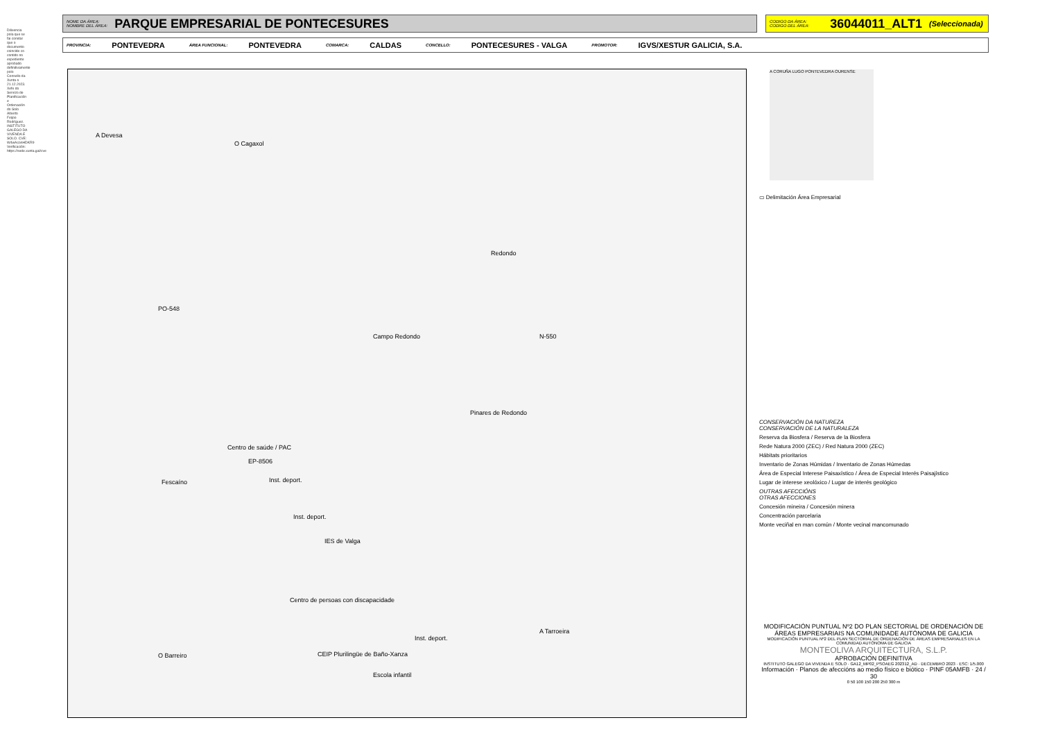Dilixencia pola que se fai constar que o documento coincide co contido no expediente aprobado definitivamente polo Consello da Xunta o 21.12.2023. Xefe do Servizo de Planificación e Ordenación do Solo Alberto Feijoo Rodríguez. INSTITUTO GALEGO DA VIVENDA E SOLO. CVE: W4wAconHDKR9 Verificación: https://sede.xunta.gal/cve
NOME DA ÁREA:
NOMBRE DEL ÁREA: PARQUE EMPRESARIAL DE PONTECESURES
CODIGO DA ÁREA:
CODIGO DEL ÁREA: 36044011_ALT1 (Seleccionada)
PROVINCIA: PONTEVEDRA ÁREA FUNCIONAL: PONTEVEDRA COMARCA: CALDAS CONCELLO: PONTECESURES - VALGA PROMOTOR: IGVS/XESTUR GALICIA, S.A.
A Devesa
O Cagaxol
Redondo
Campo Redondo
Pinares de Redondo
Centro de saúde / PAC
Fescaíno Inst. deport.
Inst. deport.
IES de Valga
Centro de persoas con discapacidade
Inst. deport.
CEIP Plurilingüe de Baño-Xanza
Escola infantil
O Barreiro
A Tarroeira
N-550
PO-548
EP-8506
A CORUÑA LUGO PONTEVEDRA OURENSE
▭ Delimitación Área Empresarial
CONSERVACIÓN DA NATUREZA
CONSERVACIÓN DE LA NATURALEZA
Reserva da Biosfera / Reserva de la Biosfera
Rede Natura 2000 (ZEC) / Red Natura 2000 (ZEC)
Hábitats prioritarios
Inventario de Zonas Húmidas / Inventario de Zonas Húmedas
Área de Especial Interese Paisaxístico / Área de Especial Interés Paisajístico
Lugar de interese xeolóxico / Lugar de interés geológico
OUTRAS AFECCIÓNS
OTRAS AFECCIONES
Concesión mineira / Concesión minera
Concentración parcelaria
Monte veciñal en man común / Monte vecinal mancomunado
MODIFICACIÓN PUNTUAL Nº2 DO PLAN SECTORIAL DE ORDENACIÓN DE ÁREAS EMPRESARIAIS NA COMUNIDADE AUTÓNOMA DE GALICIA
MODIFICACIÓN PUNTUAL Nº2 DEL PLAN SECTORIAL DE ORDENACIÓN DE ÁREAS EMPRESARIALES EN LA COMUNIDAD AUTÓNOMA DE GALICIA
MONTEOLIVA ARQUITECTURA, S.L.P.
APROBACIÓN DEFINITIVA
INSTITUTO GALEGO DA VIVENDA E SOLO · GA12_MP02_PSOAEG 202312_AD · DECEMBRO 2023 · ESC: 1/5.000
Información · Planos de afeccións ao medio físico e biótico · PINF 05AMFB · 24 / 30
0 50 100 150 200 250 300 m